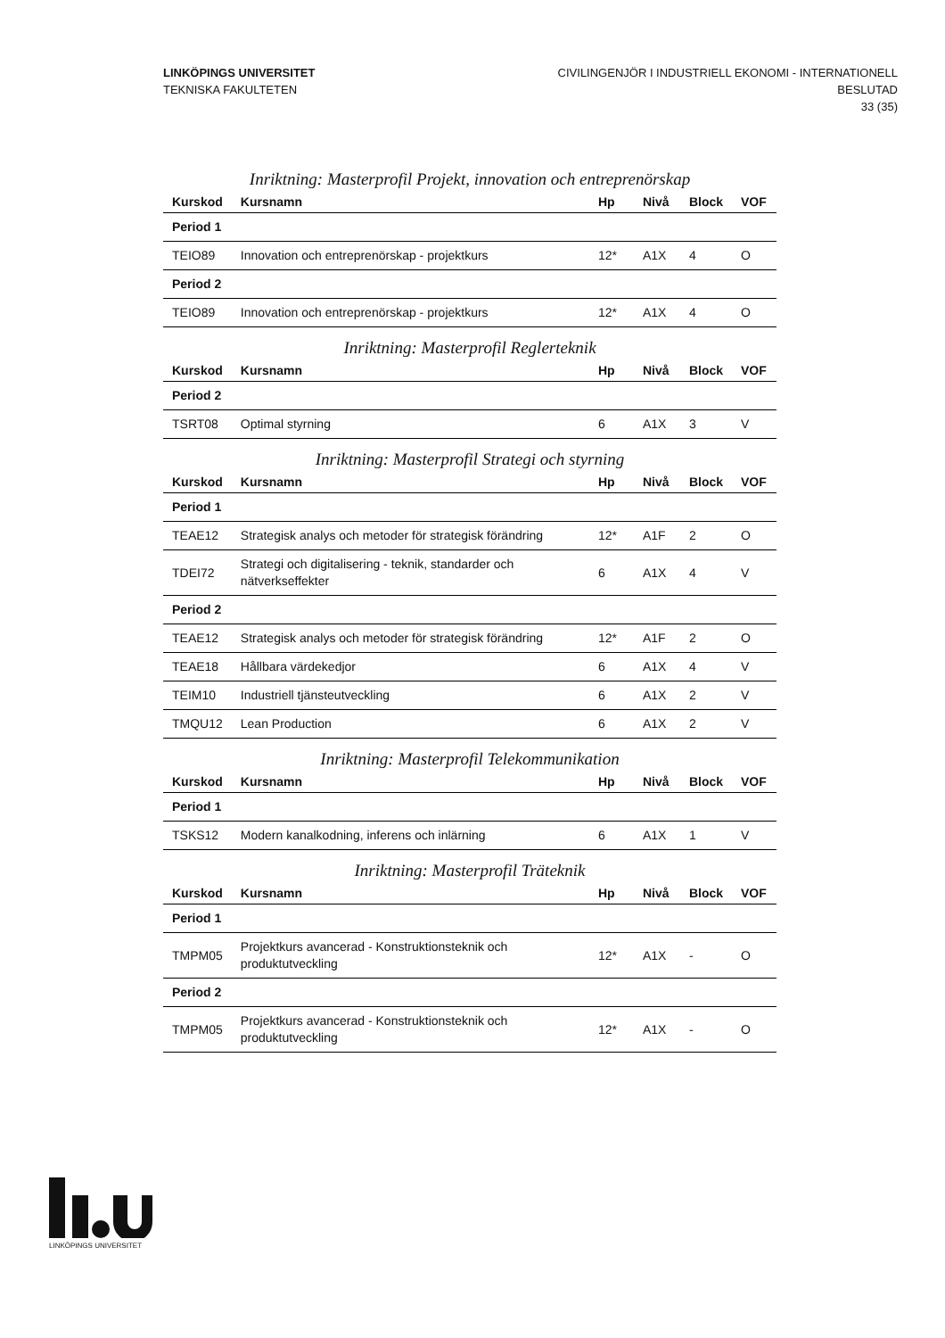LINKÖPINGS UNIVERSITET
TEKNISKA FAKULTETEN
CIVILINGENJÖR I INDUSTRIELL EKONOMI - INTERNATIONELL
BESLUTAD
33 (35)
Inriktning: Masterprofil Projekt, innovation och entreprenörskap
| Kurskod | Kursnamn | Hp | Nivå | Block | VOF |
| --- | --- | --- | --- | --- | --- |
| Period 1 | | | | | |
| TEIO89 | Innovation och entreprenörskap - projektkurs | 12* | A1X | 4 | O |
| Period 2 | | | | | |
| TEIO89 | Innovation och entreprenörskap - projektkurs | 12* | A1X | 4 | O |
Inriktning: Masterprofil Reglerteknik
| Kurskod | Kursnamn | Hp | Nivå | Block | VOF |
| --- | --- | --- | --- | --- | --- |
| Period 2 | | | | | |
| TSRT08 | Optimal styrning | 6 | A1X | 3 | V |
Inriktning: Masterprofil Strategi och styrning
| Kurskod | Kursnamn | Hp | Nivå | Block | VOF |
| --- | --- | --- | --- | --- | --- |
| Period 1 | | | | | |
| TEAE12 | Strategisk analys och metoder för strategisk förändring | 12* | A1F | 2 | O |
| TDEI72 | Strategi och digitalisering - teknik, standarder och nätverkseffekter | 6 | A1X | 4 | V |
| Period 2 | | | | | |
| TEAE12 | Strategisk analys och metoder för strategisk förändring | 12* | A1F | 2 | O |
| TEAE18 | Hållbara värdekedjor | 6 | A1X | 4 | V |
| TEIM10 | Industriell tjänsteutveckling | 6 | A1X | 2 | V |
| TMQU12 | Lean Production | 6 | A1X | 2 | V |
Inriktning: Masterprofil Telekommunikation
| Kurskod | Kursnamn | Hp | Nivå | Block | VOF |
| --- | --- | --- | --- | --- | --- |
| Period 1 | | | | | |
| TSKS12 | Modern kanalkodning, inferens och inlärning | 6 | A1X | 1 | V |
Inriktning: Masterprofil Träteknik
| Kurskod | Kursnamn | Hp | Nivå | Block | VOF |
| --- | --- | --- | --- | --- | --- |
| Period 1 | | | | | |
| TMPM05 | Projektkurs avancerad - Konstruktionsteknik och produktutveckling | 12* | A1X | - | O |
| Period 2 | | | | | |
| TMPM05 | Projektkurs avancerad - Konstruktionsteknik och produktutveckling | 12* | A1X | - | O |
LINKÖPINGS UNIVERSITET